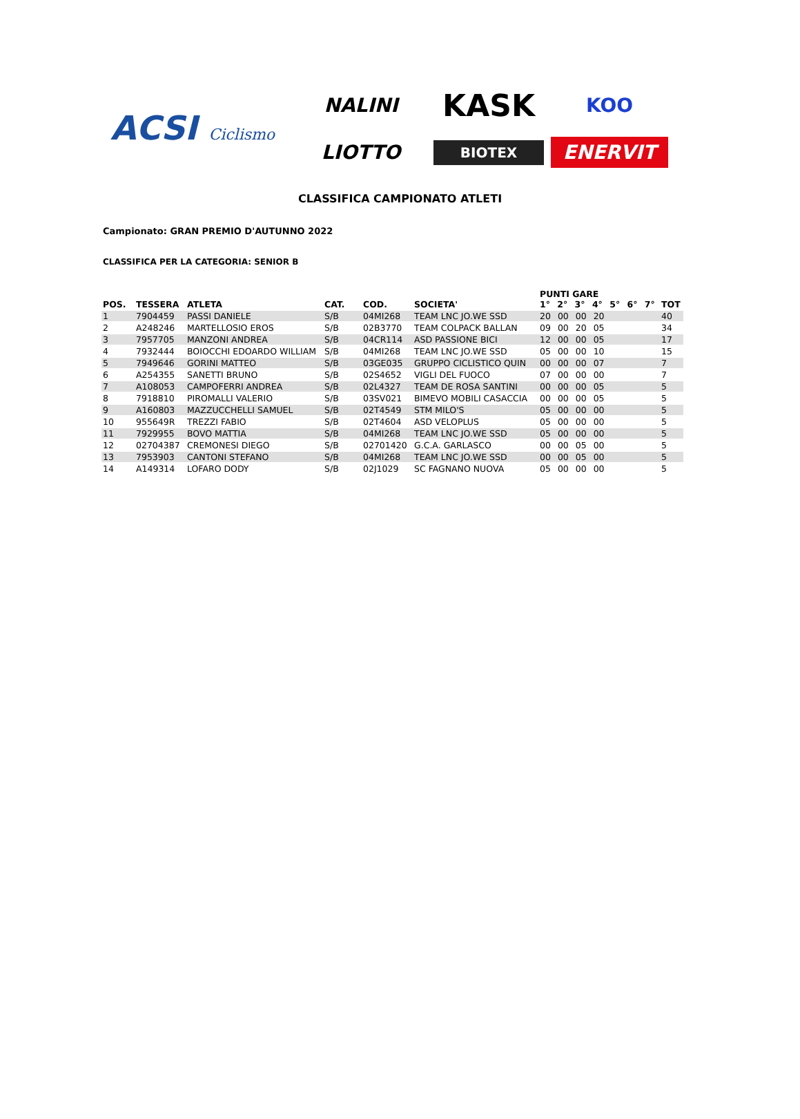ACSI Ciclismo
NALINI
KASK
KOO
LIOTTO
BIOTEX
ENERVIT
CLASSIFICA CAMPIONATO ATLETI
Campionato: GRAN PREMIO D'AUTUNNO 2022
CLASSIFICA PER LA CATEGORIA: SENIOR B
| POS. | TESSERA | ATLETA | CAT. | COD. | SOCIETA' | PUNTI GARE 1° 2° 3° 4° 5° 6° 7° | TOT |
| --- | --- | --- | --- | --- | --- | --- | --- |
| 1 | 7904459 | PASSI DANIELE | S/B | 04MI268 | TEAM LNC JO.WE SSD | 20 00 00 20 | 40 |
| 2 | A248246 | MARTELLOSIO EROS | S/B | 02B3770 | TEAM COLPACK BALLAN | 09 00 20 05 | 34 |
| 3 | 7957705 | MANZONI ANDREA | S/B | 04CR114 | ASD PASSIONE BICI | 12 00 00 05 | 17 |
| 4 | 7932444 | BOIOCCHI EDOARDO WILLIAM | S/B | 04MI268 | TEAM LNC JO.WE SSD | 05 00 00 10 | 15 |
| 5 | 7949646 | GORINI MATTEO | S/B | 03GE035 | GRUPPO CICLISTICO QUIN | 00 00 00 07 | 7 |
| 6 | A254355 | SANETTI BRUNO | S/B | 02S4652 | VIGLI DEL FUOCO | 07 00 00 00 | 7 |
| 7 | A108053 | CAMPOFERRI ANDREA | S/B | 02L4327 | TEAM DE ROSA SANTINI | 00 00 00 05 | 5 |
| 8 | 7918810 | PIROMALLI VALERIO | S/B | 03SV021 | BIMEVO MOBILI CASACCIA | 00 00 00 05 | 5 |
| 9 | A160803 | MAZZUCCHELLI SAMUEL | S/B | 02T4549 | STM MILO'S | 05 00 00 00 | 5 |
| 10 | 955649R | TREZZI FABIO | S/B | 02T4604 | ASD VELOPLUS | 05 00 00 00 | 5 |
| 11 | 7929955 | BOVO MATTIA | S/B | 04MI268 | TEAM LNC JO.WE SSD | 05 00 00 00 | 5 |
| 12 | 02704387 | CREMONESI DIEGO | S/B | 02701420 | G.C.A. GARLASCO | 00 00 05 00 | 5 |
| 13 | 7953903 | CANTONI STEFANO | S/B | 04MI268 | TEAM LNC JO.WE SSD | 00 00 05 00 | 5 |
| 14 | A149314 | LOFARO DODY | S/B | 02J1029 | SC FAGNANO NUOVA | 05 00 00 00 | 5 |